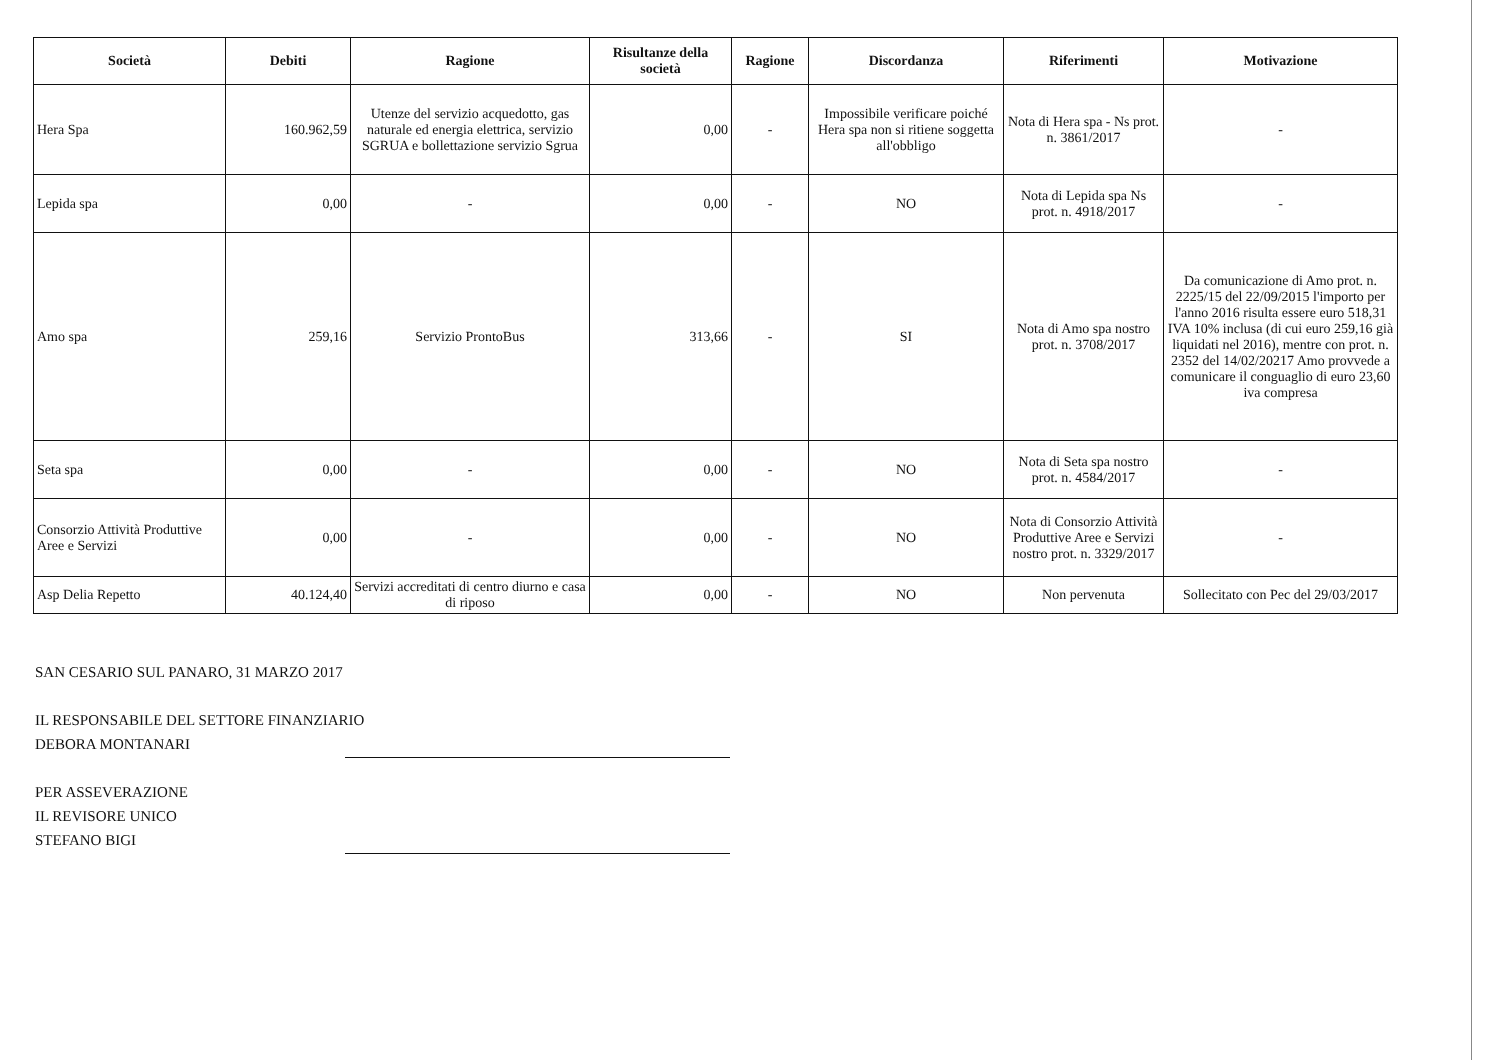| Società | Debiti | Ragione | Risultanze della società | Ragione | Discordanza | Riferimenti | Motivazione |
| --- | --- | --- | --- | --- | --- | --- | --- |
| Hera Spa | 160.962,59 | Utenze del servizio acquedotto, gas naturale ed energia elettrica, servizio SGRUA e bollettazione servizio Sgrua | 0,00 | - | Impossibile verificare poiché Hera spa non si ritiene soggetta all'obbligo | Nota di Hera spa - Ns prot. n. 3861/2017 | - |
| Lepida spa | 0,00 | - | 0,00 | - | NO | Nota di Lepida spa Ns prot. n. 4918/2017 | - |
| Amo spa | 259,16 | Servizio ProntoBus | 313,66 | - | SI | Nota di Amo spa nostro prot. n. 3708/2017 | Da comunicazione di Amo prot. n. 2225/15 del 22/09/2015 l'importo per l'anno 2016 risulta essere euro 518,31 IVA 10% inclusa (di cui euro 259,16 già liquidati nel 2016), mentre con prot. n. 2352 del 14/02/20217 Amo provvede a comunicare il conguaglio di euro 23,60 iva compresa |
| Seta spa | 0,00 | - | 0,00 | - | NO | Nota di Seta spa nostro prot. n. 4584/2017 | - |
| Consorzio Attività Produttive Aree e Servizi | 0,00 | - | 0,00 | - | NO | Nota di Consorzio Attività Produttive Aree e Servizi nostro prot. n. 3329/2017 | - |
| Asp Delia Repetto | 40.124,40 | Servizi accreditati di centro diurno e casa di riposo | 0,00 | - | NO | Non pervenuta | Sollecitato con Pec del 29/03/2017 |
SAN CESARIO SUL PANARO, 31 MARZO 2017
IL RESPONSABILE DEL SETTORE FINANZIARIO
DEBORA MONTANARI
PER ASSEVERAZIONE
IL REVISORE UNICO
STEFANO BIGI